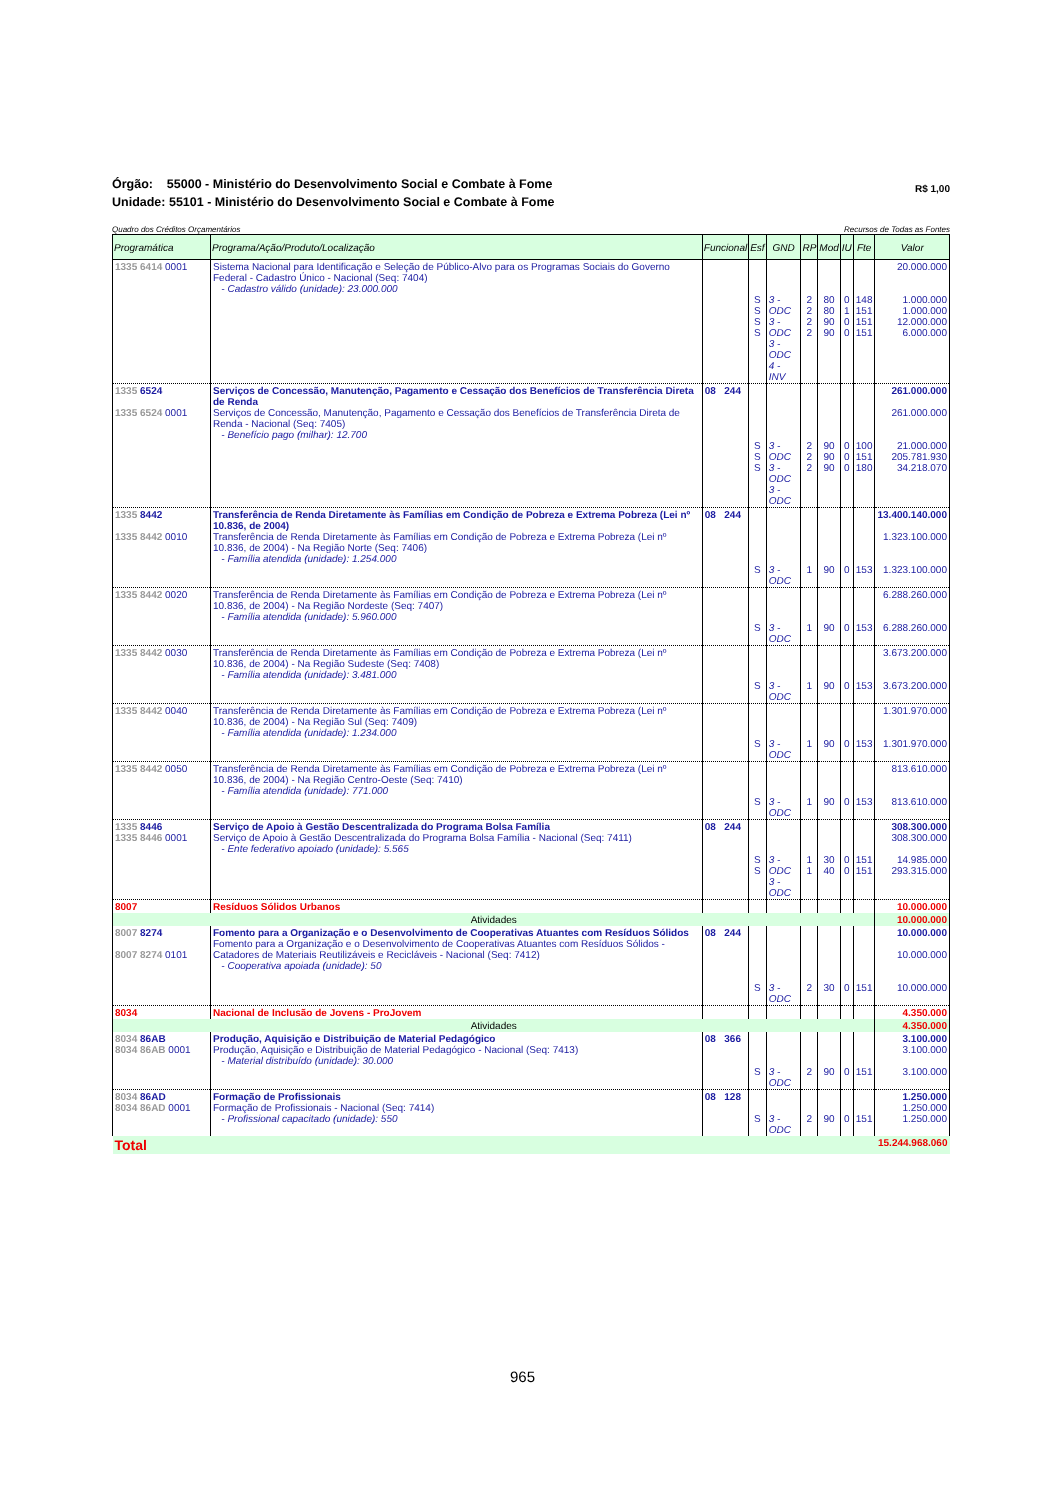R$ 1,00
Órgão: 55000 - Ministério do Desenvolvimento Social e Combate à Fome
Unidade: 55101 - Ministério do Desenvolvimento Social e Combate à Fome
Quadro dos Créditos Orçamentários Recursos de Todas as Fontes
| Programática | Programa/Ação/Produto/Localização | Funcional | Esf | GND | RP | Mod | IU | Fte | Valor |
| --- | --- | --- | --- | --- | --- | --- | --- | --- | --- |
| 1335 6414 0001 | Sistema Nacional para Identificação e Seleção de Público-Alvo para os Programas Sociais do Governo Federal - Cadastro Único - Nacional (Seq: 7404) - Cadastro válido (unidade): 23.000.000 | | S S S S | 3 - ODC 3 - ODC 3 - ODC 4 - INV | 2 2 2 2 | 80 80 90 90 | 0 1 0 0 | 148 151 151 151 | 20.000.000 1.000.000 1.000.000 12.000.000 6.000.000 |
| 1335 6524 1335 6524 0001 | Serviços de Concessão, Manutenção, Pagamento e Cessação dos Benefícios de Transferência Direta de Renda Serviços de Concessão, Manutenção, Pagamento e Cessação dos Benefícios de Transferência Direta de Renda - Nacional (Seq: 7405) - Benefício pago (milhar): 12.700 | 08 244 | S S S | 3 - ODC 3 - ODC 3 - ODC | 2 2 2 | 90 90 90 | 0 0 0 | 100 151 180 | 261.000.000 261.000.000 21.000.000 205.781.930 34.218.070 |
| 1335 8442 1335 8442 0010 | Transferência de Renda Diretamente às Famílias em Condição de Pobreza e Extrema Pobreza (Lei nº 10.836, de 2004) Transferência de Renda Diretamente às Famílias em Condição de Pobreza e Extrema Pobreza (Lei nº 10.836, de 2004) - Na Região Norte (Seq: 7406) - Família atendida (unidade): 1.254.000 | 08 244 | S | 3 - ODC | 1 | 90 | 0 | 153 | 13.400.140.000 1.323.100.000 1.323.100.000 |
| 1335 8442 0020 | Transferência de Renda Diretamente às Famílias em Condição de Pobreza e Extrema Pobreza (Lei nº 10.836, de 2004) - Na Região Nordeste (Seq: 7407) - Família atendida (unidade): 5.960.000 | | S | 3 - ODC | 1 | 90 | 0 | 153 | 6.288.260.000 6.288.260.000 |
| 1335 8442 0030 | Transferência de Renda Diretamente às Famílias em Condição de Pobreza e Extrema Pobreza (Lei nº 10.836, de 2004) - Na Região Sudeste (Seq: 7408) - Família atendida (unidade): 3.481.000 | | S | 3 - ODC | 1 | 90 | 0 | 153 | 3.673.200.000 3.673.200.000 |
| 1335 8442 0040 | Transferência de Renda Diretamente às Famílias em Condição de Pobreza e Extrema Pobreza (Lei nº 10.836, de 2004) - Na Região Sul (Seq: 7409) - Família atendida (unidade): 1.234.000 | | S | 3 - ODC | 1 | 90 | 0 | 153 | 1.301.970.000 1.301.970.000 |
| 1335 8442 0050 | Transferência de Renda Diretamente às Famílias em Condição de Pobreza e Extrema Pobreza (Lei nº 10.836, de 2004) - Na Região Centro-Oeste (Seq: 7410) - Família atendida (unidade): 771.000 | | S | 3 - ODC | 1 | 90 | 0 | 153 | 813.610.000 813.610.000 |
| 1335 8446 1335 8446 0001 | Serviço de Apoio à Gestão Descentralizada do Programa Bolsa Família Serviço de Apoio à Gestão Descentralizada do Programa Bolsa Família - Nacional (Seq: 7411) - Ente federativo apoiado (unidade): 5.565 | 08 244 | S S | 3 - ODC 3 - ODC | 1 1 | 30 40 | 0 0 | 151 151 | 308.300.000 308.300.000 14.985.000 293.315.000 |
| 8007 | Resíduos Sólidos Urbanos | | | | | | | | 10.000.000 |
| Atividades | | | | | | | | | 10.000.000 |
| 8007 8274 8007 8274 0101 | Fomento para a Organização e o Desenvolvimento de Cooperativas Atuantes com Resíduos Sólidos Fomento para a Organização e o Desenvolvimento de Cooperativas Atuantes com Resíduos Sólidos - Catadores de Materiais Reutilizáveis e Recicláveis - Nacional (Seq: 7412) - Cooperativa apoiada (unidade): 50 | 08 244 | S | 3 - ODC | 2 | 30 | 0 | 151 | 10.000.000 10.000.000 10.000.000 |
| 8034 | Nacional de Inclusão de Jovens - ProJovem | | | | | | | | 4.350.000 |
| Atividades | | | | | | | | | 4.350.000 |
| 8034 86AB 8034 86AB 0001 | Produção, Aquisição e Distribuição de Material Pedagógico Produção, Aquisição e Distribuição de Material Pedagógico - Nacional (Seq: 7413) - Material distribuído (unidade): 30.000 | 08 366 | S | 3 - ODC | 2 | 90 | 0 | 151 | 3.100.000 3.100.000 3.100.000 |
| 8034 86AD 8034 86AD 0001 | Formação de Profissionais Formação de Profissionais - Nacional (Seq: 7414) - Profissional capacitado (unidade): 550 | 08 128 | S | 3 - ODC | 2 | 90 | 0 | 151 | 1.250.000 1.250.000 1.250.000 |
| Total | | | | | | | | | 15.244.968.060 |
965